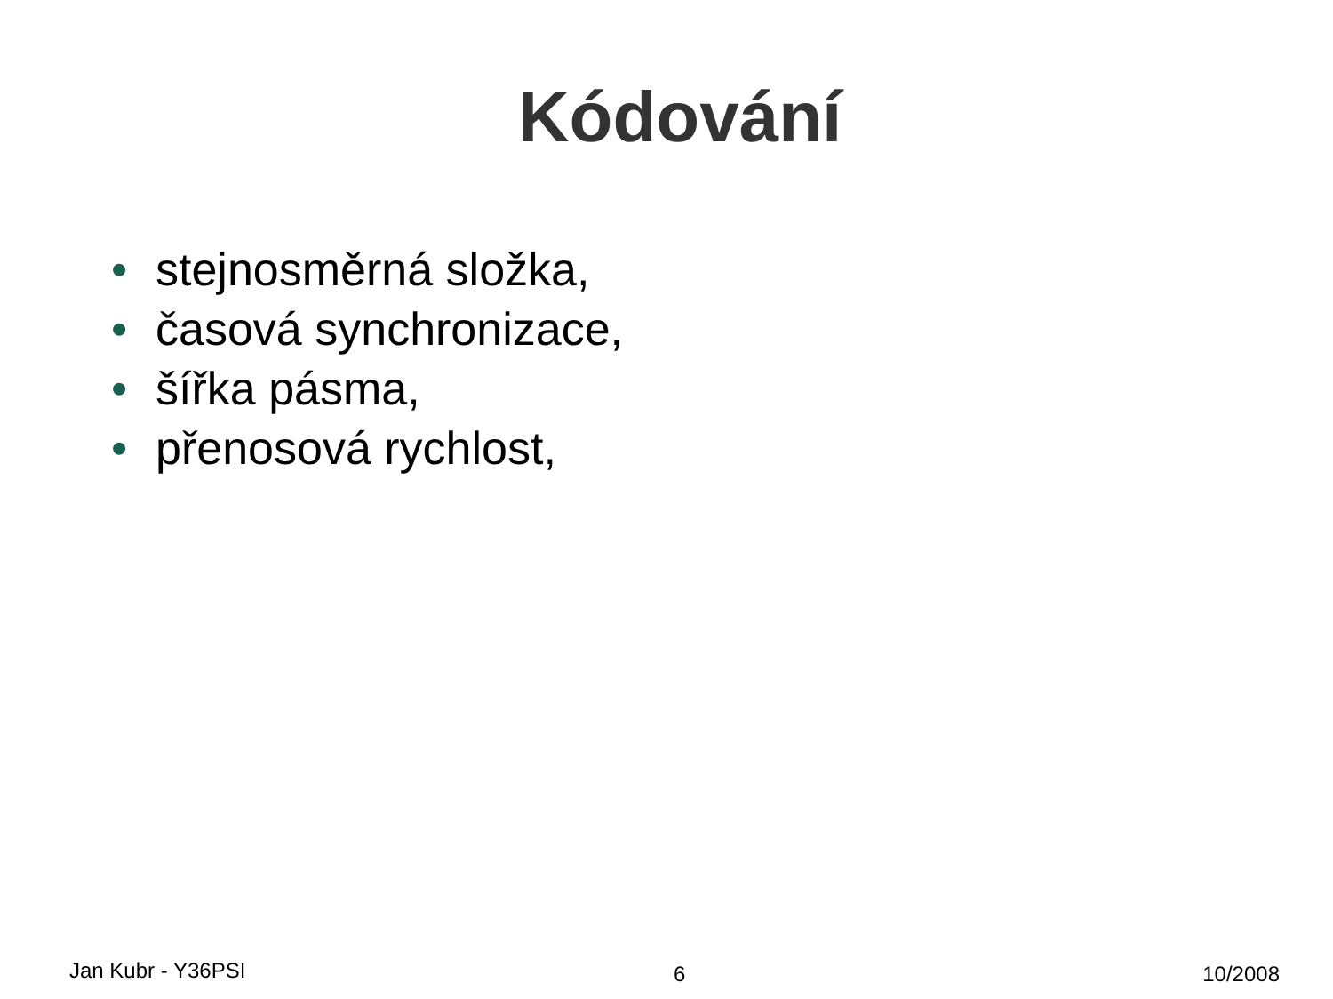Kódování
• stejnosměrná složka,
• časová synchronizace,
• šířka pásma,
• přenosová rychlost,
Jan Kubr - Y36PSI
6 10/2008